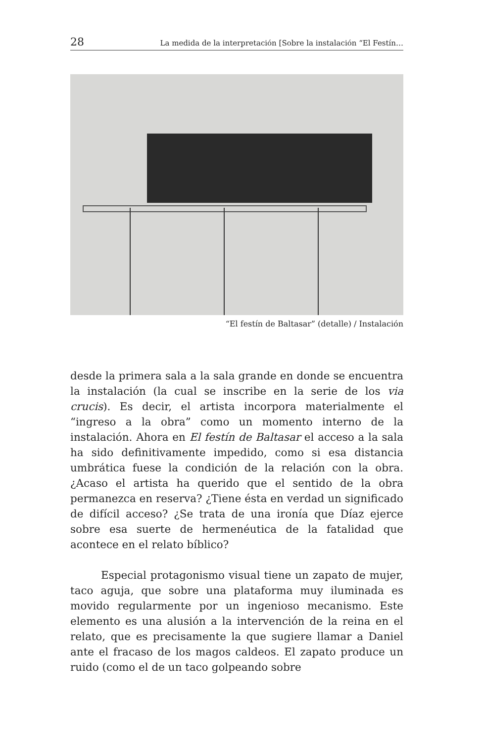28 La medida de la interpretación [Sobre la instalación “El Festín…
“El festín de Baltasar” (detalle) / Instalación
desde la primera sala a la sala grande en donde se encuentra la instalación (la cual se inscribe en la serie de los via crucis). Es decir, el artista incorpora materialmente el “ingreso a la obra” como un momento interno de la instalación. Ahora en El festín de Baltasar el acceso a la sala ha sido definitivamente impedido, como si esa distancia umbrática fuese la condición de la relación con la obra. ¿Acaso el artista ha querido que el sentido de la obra permanezca en reserva? ¿Tiene ésta en verdad un significado de difícil acceso? ¿Se trata de una ironía que Díaz ejerce sobre esa suerte de hermenéutica de la fatalidad que acontece en el relato bíblico?
Especial protagonismo visual tiene un zapato de mujer, taco aguja, que sobre una plataforma muy iluminada es movido regularmente por un ingenioso mecanismo. Este elemento es una alusión a la intervención de la reina en el relato, que es precisamente la que sugiere llamar a Daniel ante el fracaso de los magos caldeos. El zapato produce un ruido (como el de un taco golpeando sobre